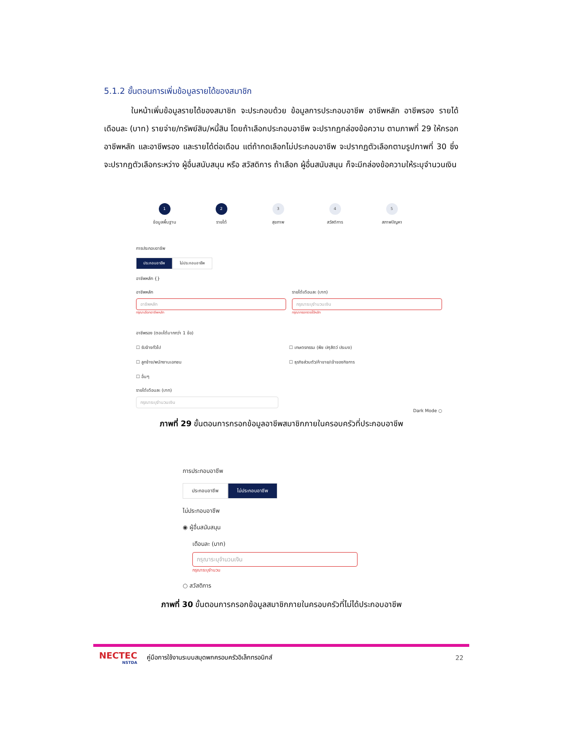5.1.2 ขั้นตอนการเพิ่มข้อมูลรายได้ของสมาชิก
ในหน้าเพิ่มข้อมูลรายได้ของสมาชิก จะประกอบด้วย ข้อมูลการประกอบอาชีพ อาชีพหลัก อาชีพรอง รายได้เดือนละ (บาท) รายจ่าย/ทรัพย์สิน/หนี้สิน โดยถ้าเลือกประกอบอาชีพ จะปรากฏกล่องข้อความ ตามภาพที่ 29 ให้กรอก อาชีพหลัก และอาชีพรอง และรายได้ต่อเดือน แต่ถ้ากดเลือกไม่ประกอบอาชีพ จะปรากฏตัวเลือกตามรูปภาพที่ 30 ซึ่งจะปรากฏตัวเลือกระหว่าง ผู้อื่นสนับสนุน หรือ สวัสดิการ ถ้าเลือก ผู้อื่นสนับสนุน ก็จะมีกล่องข้อความให้ระบุจำนวนเงิน
1
ข้อมูลพื้นฐาน
2
รายได้
3
สุขภาพ
4
สวัสดิการ
5
สภาพปัญหา
การประกอบอาชีพ
ประกอบอาชีพ ไม่ประกอบอาชีพ
อาชีพหลัก {}
อาชีพหลัก
อาชีพหลัก
กรุณาเลือกอาชีพหลัก
รายได้เดือนละ (บาท)
กรุณาระบุจำนวนเงิน
กรุณากรอกรายได้หลัก
อาชีพรอง (ตอบได้มากกว่า 1 ข้อ)
☐ รับจ้างทั่วไป ☐ เกษตรกรรม (พืช ปศุสัตว์ ประมง) ☐ ลูกจ้าง/พนักงานเอกชน ☐ ธุรกิจส่วนตัว/ค้าขาย/เจ้าของกิจการ ☐ อื่นๆ
รายได้เดือนละ (บาท)
กรุณาระบุจำนวนเงิน
Dark Mode ○
ภาพที่ 29 ขั้นตอนการกรอกข้อมูลอาชีพสมาชิกภายในครอบครัวที่ประกอบอาชีพ
การประกอบอาชีพ
ประกอบอาชีพ ไม่ประกอบอาชีพ
ไม่ประกอบอาชีพ
◉ ผู้อื่นสนับสนุน
เดือนละ (บาท)
กรุณาระบุจำนวนเงิน
กรุณาระบุจำนวน
○ สวัสดิการ
ภาพที่ 30 ขั้นตอนการกรอกข้อมูลสมาชิกภายในครอบครัวที่ไม่ได้ประกอบอาชีพ
NECTEC
NSTDA
คู่มือการใช้งานระบบสมุดพกครอบครัวอิเล็กทรอนิกส์
22